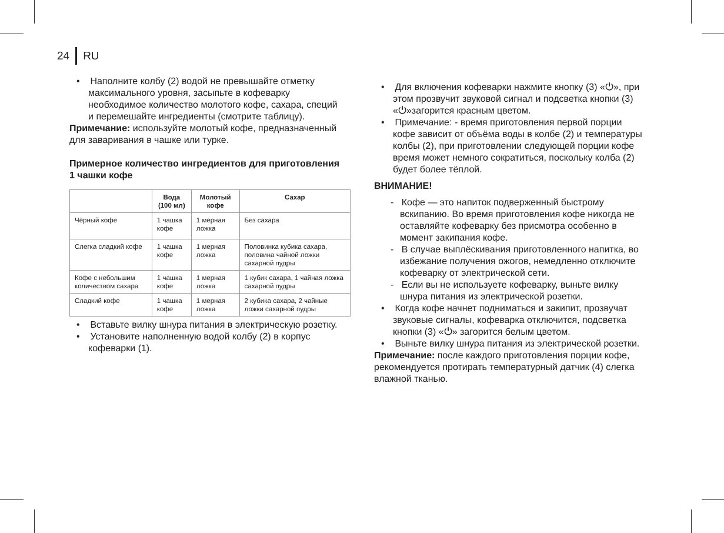24 RU
• Наполните колбу (2) водой не превышайте отмет­ку максимального уровня, засыпьте в кофеварку необходимое количество молотого кофе, сахара, специй и перемешайте ингредиенты (смотрите таблицу).
Примечание: используйте молотый кофе, предна­значенный для заваривания в чашке или турке.
Примерное количество ингредиентов для приго­товления 1 чашки кофе
| | Вода (100 мл) | Молотый кофе | Сахар |
| --- | --- | --- | --- |
| Чёрный кофе | 1 чашка кофе | 1 мерная ложка | Без сахара |
| Слегка слад­кий кофе | 1 чашка кофе | 1 мерная ложка | Половинка кубика сахара, половина чайной ложки сахарной пудры |
| Кофе с небольшим количеством сахара | 1 чашка кофе | 1 мерная ложка | 1 кубик сахара, 1 чайная ложка сахарной пудры |
| Сладкий кофе | 1 чашка кофе | 1 мерная ложка | 2 кубика сахара, 2 чайные ложки сахарной пудры |
• Вставьте вилку шнура питания в электрическую розетку.
• Установите наполненную водой колбу (2) в корпус кофеварки (1).
• Для включения кофеварки нажмите кнопку (3) «⏻», при этом прозвучит звуковой сигнал и подсветка кнопки (3) «⏻»загорится красным цветом.
• Примечание: - время приготовления первой порции кофе зависит от объёма воды в колбе (2) и темпе­ратуры колбы (2), при приготовлении следующей порции кофе время может немного сократиться, поскольку колба (2) будет более тёплой.
ВНИМАНИЕ!
- Кофе — это напиток подверженный быстро­му вскипанию. Во время приготовления кофе никогда не оставляйте кофеварку без присмотра особенно в момент закипания кофе.
- В случае выплёскивания приготовленного напит­ка, во избежание получения ожогов, немедленно отключите кофеварку от электрической сети.
- Если вы не используете кофеварку, выньте вилку шнура питания из электрической розетки.
• Когда кофе начнет подниматься и закипит, про­звучат звуковые сигналы, кофеварка отключится, подсветка кнопки (3) «⏻» загорится белым цветом.
• Выньте вилку шнура питания из электрической розетки.
Примечание: после каждого приготовления порции кофе, рекомендуется протирать температурный дат­чик (4) слегка влажной тканью.